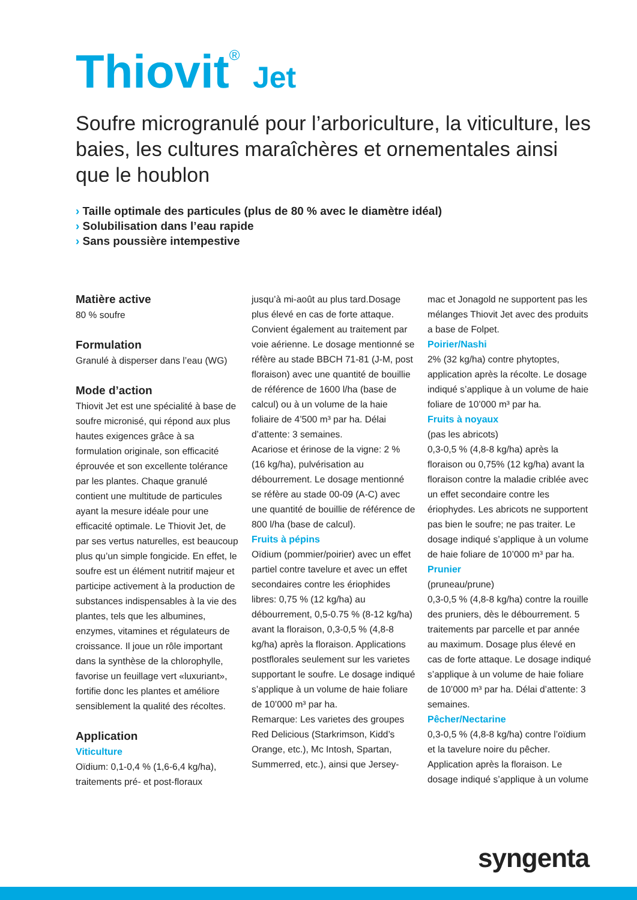Thiovit<sup>®</sup> Jet
Soufre microgranulé pour l’arboriculture, la viticulture, les baies, les cultures maraîchères et ornementales ainsi que le houblon
› Taille optimale des particules (plus de 80 % avec le diamètre idéal)
› Solubilisation dans l’eau rapide
› Sans poussière intempestive
Matière active
80 % soufre
Formulation
Granulé à disperser dans l’eau (WG)
Mode d’action
Thiovit Jet est une spécialité à base de soufre micronisé, qui répond aux plus hautes exigences grâce à sa formulation originale, son efficacité éprouvée et son excellente tolérance par les plantes. Chaque granulé contient une multitude de particules ayant la mesure idéale pour une efficacité optimale. Le Thiovit Jet, de par ses vertus naturelles, est beaucoup plus qu’un simple fongicide. En effet, le soufre est un élément nutritif majeur et participe activement à la production de substances indispensables à la vie des plantes, tels que les albumines, enzymes, vitamines et régulateurs de croissance. Il joue un rôle important dans la synthèse de la chlorophylle, favorise un feuillage vert «luxuriant», fortifie donc les plantes et améliore sensiblement la qualité des récoltes.
Application
Viticulture
Oïdium: 0,1-0,4 % (1,6-6,4 kg/ha), traitements pré- et post-floraux
jusqu’à mi-août au plus tard.Dosage plus élevé en cas de forte attaque. Convient également au traitement par voie aérienne. Le dosage mentionné se réfère au stade BBCH 71-81 (J-M, post floraison) avec une quantité de bouillie de référence de 1600 l/ha (base de calcul) ou à un volume de la haie foliaire de 4’500 m³ par ha. Délai d’attente: 3 semaines.
Acariose et érinose de la vigne: 2 % (16 kg/ha), pulvérisation au débourrement. Le dosage mentionné se réfère au stade 00-09 (A-C) avec une quantité de bouillie de référence de 800 l/ha (base de calcul).
Fruits à pépins
Oïdium (pommier/poirier) avec un effet partiel contre tavelure et avec un effet secondaires contre les ériophides libres: 0,75 % (12 kg/ha) au débourrement, 0,5-0.75 % (8-12 kg/ha) avant la floraison, 0,3-0,5 % (4,8-8 kg/ha) après la floraison. Applications postflorales seulement sur les varietes supportant le soufre. Le dosage indiqué s’applique à un volume de haie foliare de 10’000 m³ par ha.
Remarque: Les varietes des groupes Red Delicious (Starkrimson, Kidd’s Orange, etc.), Mc Intosh, Spartan, Summerred, etc.), ainsi que Jersey-
mac et Jonagold ne supportent pas les mélanges Thiovit Jet avec des produits a base de Folpet.
Poirier/Nashi
2% (32 kg/ha) contre phytoptes, application après la récolte. Le dosage indiqué s’applique à un volume de haie foliare de 10’000 m³ par ha.
Fruits à noyaux
(pas les abricots)
0,3-0,5 % (4,8-8 kg/ha) après la floraison ou 0,75% (12 kg/ha) avant la floraison contre la maladie criblée avec un effet secondaire contre les ériophydes. Les abricots ne supportent pas bien le soufre; ne pas traiter. Le dosage indiqué s’applique à un volume de haie foliare de 10’000 m³ par ha.
Prunier
(pruneau/prune)
0,3-0,5 % (4,8-8 kg/ha) contre la rouille des pruniers, dès le débourrement. 5 traitements par parcelle et par année au maximum. Dosage plus élevé en cas de forte attaque. Le dosage indiqué s’applique à un volume de haie foliare de 10’000 m³ par ha. Délai d’attente: 3 semaines.
Pêcher/Nectarine
0,3-0,5 % (4,8-8 kg/ha) contre l’oïdium et la tavelure noire du pêcher. Application après la floraison. Le dosage indiqué s’applique à un volume
syngenta